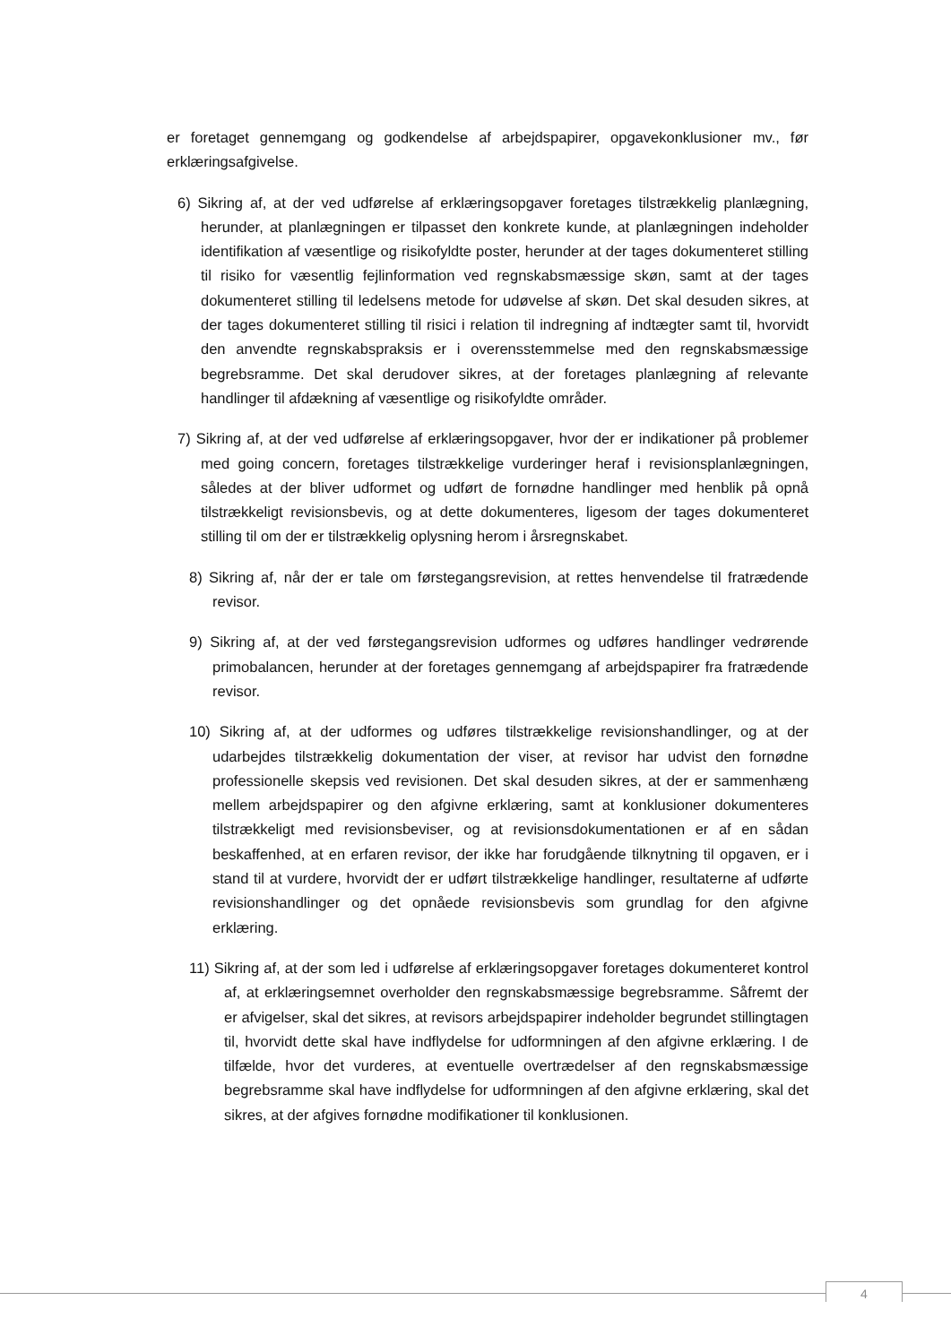er foretaget gennemgang og godkendelse af arbejdspapirer, opgavekonklusioner mv., før erklæringsafgivelse.
6) Sikring af, at der ved udførelse af erklæringsopgaver foretages tilstrækkelig planlægning, herunder, at planlægningen er tilpasset den konkrete kunde, at planlægningen indeholder identifikation af væsentlige og risikofyldte poster, herunder at der tages dokumenteret stilling til risiko for væsentlig fejlinformation ved regnskabsmæssige skøn, samt at der tages dokumenteret stilling til ledelsens metode for udøvelse af skøn. Det skal desuden sikres, at der tages dokumenteret stilling til risici i relation til indregning af indtægter samt til, hvorvidt den anvendte regnskabspraksis er i overensstemmelse med den regnskabsmæssige begrebsramme. Det skal derudover sikres, at der foretages planlægning af relevante handlinger til afdækning af væsentlige og risikofyldte områder.
7) Sikring af, at der ved udførelse af erklæringsopgaver, hvor der er indikationer på problemer med going concern, foretages tilstrækkelige vurderinger heraf i revisionsplanlægningen, således at der bliver udformet og udført de fornødne handlinger med henblik på opnå tilstrækkeligt revisionsbevis, og at dette dokumenteres, ligesom der tages dokumenteret stilling til om der er tilstrækkelig oplysning herom i årsregnskabet.
8) Sikring af, når der er tale om førstegangsrevision, at rettes henvendelse til fratrædende revisor.
9) Sikring af, at der ved førstegangsrevision udformes og udføres handlinger vedrørende primobalancen, herunder at der foretages gennemgang af arbejdspapirer fra fratrædende revisor.
10) Sikring af, at der udformes og udføres tilstrækkelige revisionshandlinger, og at der udarbejdes tilstrækkelig dokumentation der viser, at revisor har udvist den fornødne professionelle skepsis ved revisionen. Det skal desuden sikres, at der er sammenhæng mellem arbejdspapirer og den afgivne erklæring, samt at konklusioner dokumenteres tilstrækkeligt med revisionsbeviser, og at revisionsdokumentationen er af en sådan beskaffenhed, at en erfaren revisor, der ikke har forudgående tilknytning til opgaven, er i stand til at vurdere, hvorvidt der er udført tilstrækkelige handlinger, resultaterne af udførte revisionshandlinger og det opnåede revisionsbevis som grundlag for den afgivne erklæring.
11) Sikring af, at der som led i udførelse af erklæringsopgaver foretages dokumenteret kontrol af, at erklæringsemnet overholder den regnskabsmæssige begrebsramme. Såfremt der er afvigelser, skal det sikres, at revisors arbejdspapirer indeholder begrundet stillingtagen til, hvorvidt dette skal have indflydelse for udformningen af den afgivne erklæring. I de tilfælde, hvor det vurderes, at eventuelle overtrædelser af den regnskabsmæssige begrebsramme skal have indflydelse for udformningen af den afgivne erklæring, skal det sikres, at der afgives fornødne modifikationer til konklusionen.
4